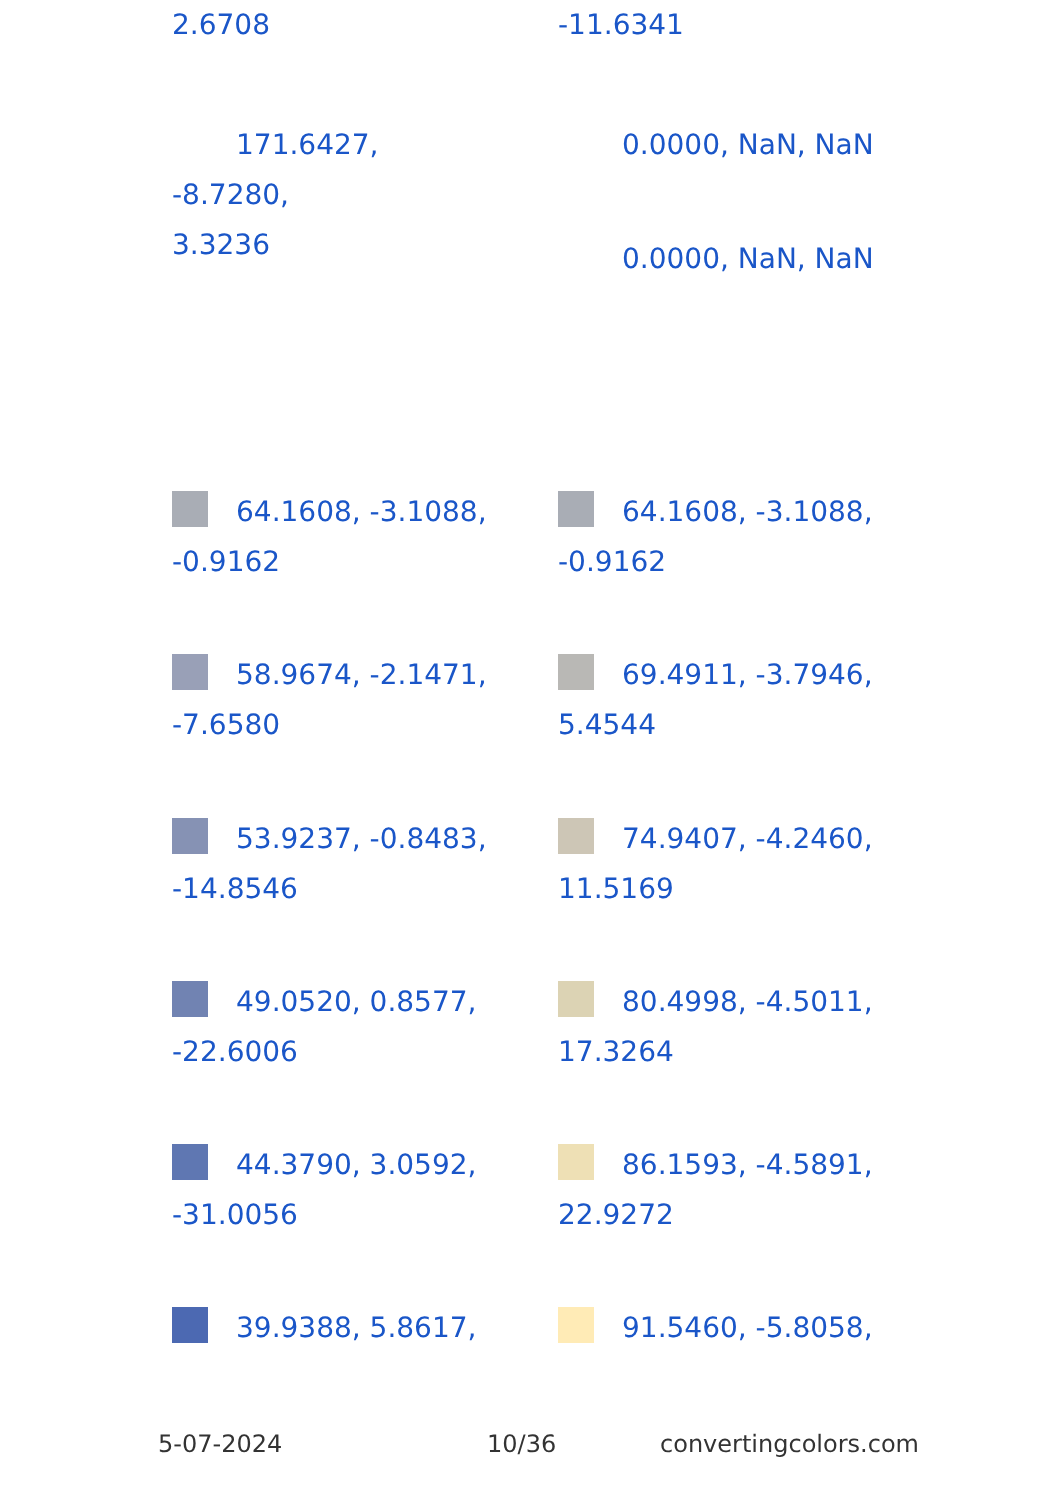2.6708
171.6427, -8.7280,
3.3236
64.1608, -3.1088,
-0.9162
58.9674, -2.1471,
-7.6580
53.9237, -0.8483,
-14.8546
49.0520, 0.8577,
-22.6006
44.3790, 3.0592,
-31.0056
39.9388, 5.8617,
-11.6341
0.0000, NaN, NaN
0.0000, NaN, NaN
64.1608, -3.1088,
-0.9162
69.4911, -3.7946,
5.4544
74.9407, -4.2460,
11.5169
80.4998, -4.5011,
17.3264
86.1593, -4.5891,
22.9272
91.5460, -5.8058,
5-07-2024 10/36 convertingcolors.com